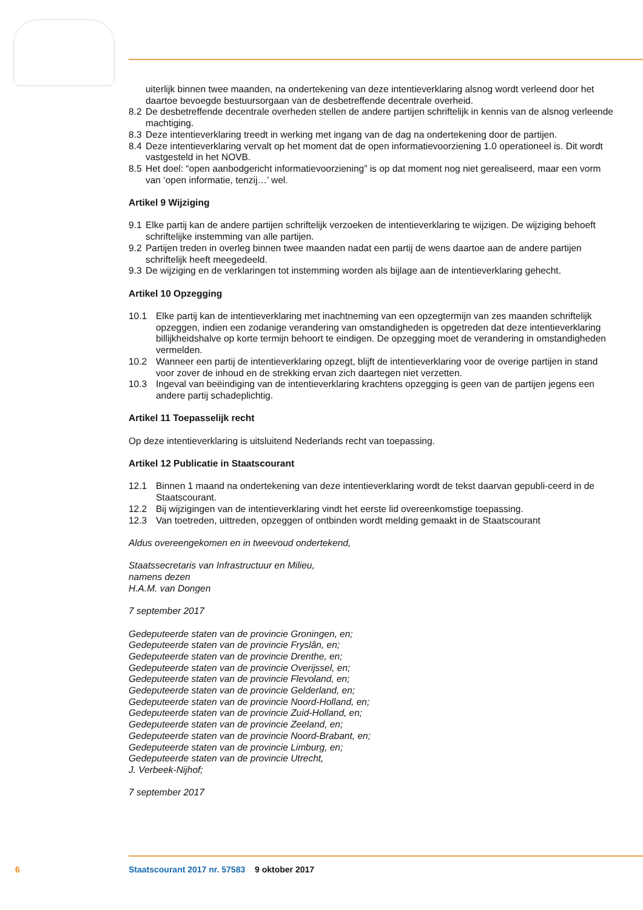uiterlijk binnen twee maanden, na ondertekening van deze intentieverklaring alsnog wordt verleend door het daartoe bevoegde bestuursorgaan van de desbetreffende decentrale overheid.
8.2 De desbetreffende decentrale overheden stellen de andere partijen schriftelijk in kennis van de alsnog verleende machtiging.
8.3 Deze intentieverklaring treedt in werking met ingang van de dag na ondertekening door de partijen.
8.4 Deze intentieverklaring vervalt op het moment dat de open informatievoorziening 1.0 operationeel is. Dit wordt vastgesteld in het NOVB.
8.5 Het doel: “open aanbodgericht informatievoorziening” is op dat moment nog niet gerealiseerd, maar een vorm van ‘open informatie, tenzij…’ wel.
Artikel 9 Wijziging
9.1 Elke partij kan de andere partijen schriftelijk verzoeken de intentieverklaring te wijzigen. De wijziging behoeft schriftelijke instemming van alle partijen.
9.2 Partijen treden in overleg binnen twee maanden nadat een partij de wens daartoe aan de andere partijen schriftelijk heeft meegedeeld.
9.3 De wijziging en de verklaringen tot instemming worden als bijlage aan de intentieverklaring gehecht.
Artikel 10 Opzegging
10.1 Elke partij kan de intentieverklaring met inachtneming van een opzegtermijn van zes maanden schriftelijk opzeggen, indien een zodanige verandering van omstandigheden is opgetreden dat deze intentieverklaring billijkheidshalve op korte termijn behoort te eindigen. De opzegging moet de verandering in omstandigheden vermelden.
10.2 Wanneer een partij de intentieverklaring opzegt, blijft de intentieverklaring voor de overige partijen in stand voor zover de inhoud en de strekking ervan zich daartegen niet verzetten.
10.3 Ingeval van beëindiging van de intentieverklaring krachtens opzegging is geen van de partijen jegens een andere partij schadeplichtig.
Artikel 11 Toepasselijk recht
Op deze intentieverklaring is uitsluitend Nederlands recht van toepassing.
Artikel 12 Publicatie in Staatscourant
12.1 Binnen 1 maand na ondertekening van deze intentieverklaring wordt de tekst daarvan gepubli-ceerd in de Staatscourant.
12.2 Bij wijzigingen van de intentieverklaring vindt het eerste lid overeenkomstige toepassing.
12.3 Van toetreden, uittreden, opzeggen of ontbinden wordt melding gemaakt in de Staatscourant
Aldus overeengekomen en in tweevoud ondertekend,
Staatssecretaris van Infrastructuur en Milieu,
namens dezen
H.A.M. van Dongen
7 september 2017
Gedeputeerde staten van de provincie Groningen, en;
Gedeputeerde staten van de provincie Fryslân, en;
Gedeputeerde staten van de provincie Drenthe, en;
Gedeputeerde staten van de provincie Overijssel, en;
Gedeputeerde staten van de provincie Flevoland, en;
Gedeputeerde staten van de provincie Gelderland, en;
Gedeputeerde staten van de provincie Noord-Holland, en;
Gedeputeerde staten van de provincie Zuid-Holland, en;
Gedeputeerde staten van de provincie Zeeland, en;
Gedeputeerde staten van de provincie Noord-Brabant, en;
Gedeputeerde staten van de provincie Limburg, en;
Gedeputeerde staten van de provincie Utrecht,
J. Verbeek-Nijhof;
7 september 2017
6 Staatscourant 2017 nr. 57583 9 oktober 2017